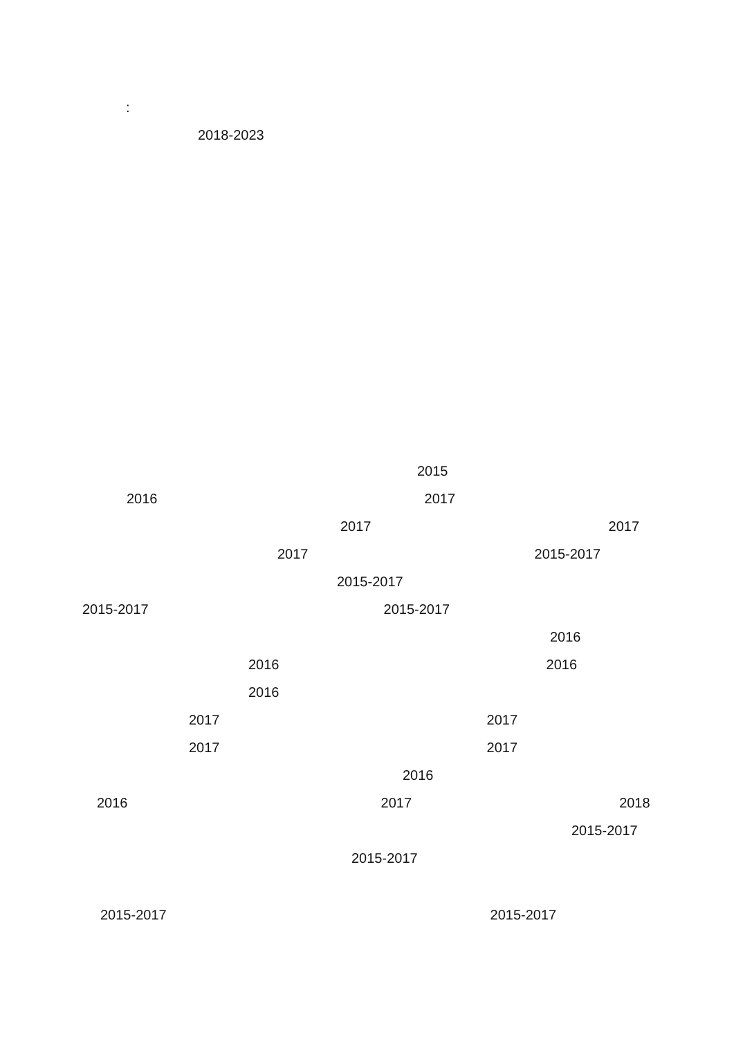:
2018-2023
2015
2016 2017
2017 2017
2017 2015-2017
2015-2017
2015-2017 2015-2017
2016
2016 2016
2016
2017 2017
2017 2017
2016
2016 2017 2018
2015-2017
2015-2017
2015-2017 2015-2017